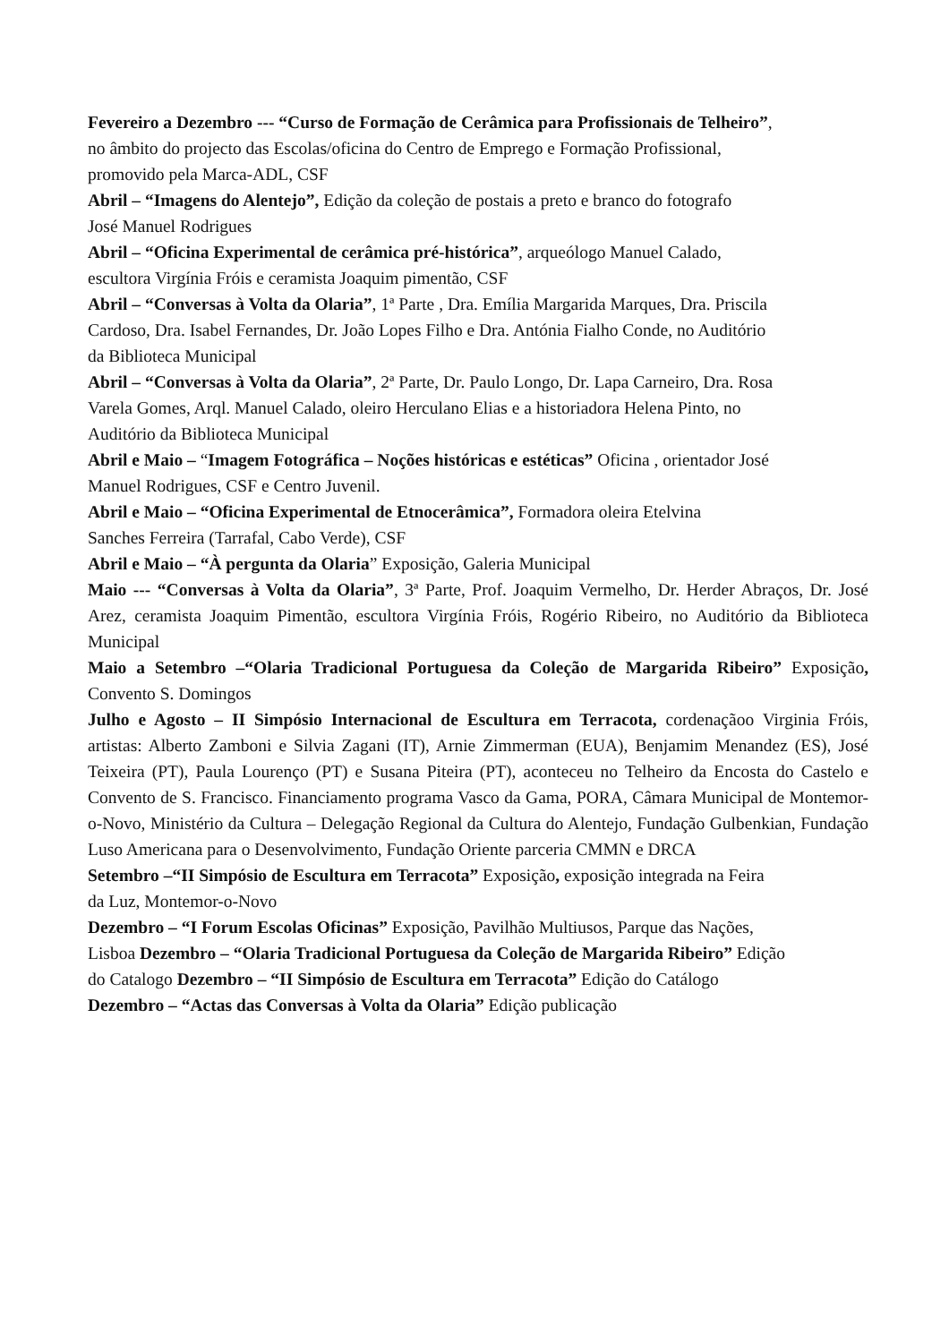Fevereiro a Dezembro --- “Curso de Formação de Cerâmica para Profissionais de Telheiro”,
no âmbito do projecto das Escolas/oficina do Centro de Emprego e Formação Profissional,
promovido pela Marca-ADL, CSF
Abril – “Imagens do Alentejo”, Edição da coleção de postais a preto e branco do fotografo
José Manuel Rodrigues
Abril – “Oficina Experimental de cerâmica pré-histórica”, arqueólogo Manuel Calado,
escultora Virgínia Fróis e ceramista Joaquim pimentão, CSF
Abril – “Conversas à Volta da Olaria”, 1ª Parte , Dra. Emília Margarida Marques, Dra. Priscila
Cardoso, Dra. Isabel Fernandes, Dr. João Lopes Filho e Dra. Antónia Fialho Conde, no Auditório
da Biblioteca Municipal
Abril – “Conversas à Volta da Olaria”, 2ª Parte, Dr. Paulo Longo, Dr. Lapa Carneiro, Dra. Rosa
Varela Gomes, Arql. Manuel Calado, oleiro Herculano Elias e a historiadora Helena Pinto, no
Auditório da Biblioteca Municipal
Abril e Maio – “Imagem Fotográfica – Noções históricas e estéticas” Oficina , orientador José
Manuel Rodrigues, CSF e Centro Juvenil.
Abril e Maio – “Oficina Experimental de Etnocerâmica”, Formadora oleira Etelvina
Sanches Ferreira (Tarrafal, Cabo Verde), CSF
Abril e Maio – “À pergunta da Olaria” Exposição, Galeria Municipal
Maio --- “Conversas à Volta da Olaria”, 3ª Parte, Prof. Joaquim Vermelho, Dr. Herder Abraços, Dr. José Arez, ceramista Joaquim Pimentão, escultora Virgínia Fróis, Rogério Ribeiro, no Auditório da Biblioteca Municipal
Maio a Setembro –“Olaria Tradicional Portuguesa da Coleção de Margarida Ribeiro” Exposição, Convento S. Domingos
Julho e Agosto – II Simpósio Internacional de Escultura em Terracota, cordenaçãoo Virginia Fróis, artistas: Alberto Zamboni e Silvia Zagani (IT), Arnie Zimmerman (EUA), Benjamim Menandez (ES), José Teixeira (PT), Paula Lourenço (PT) e Susana Piteira (PT), aconteceu no Telheiro da Encosta do Castelo e Convento de S. Francisco. Financiamento programa Vasco da Gama, PORA, Câmara Municipal de Montemor-o-Novo, Ministério da Cultura – Delegação Regional da Cultura do Alentejo, Fundação Gulbenkian, Fundação Luso Americana para o Desenvolvimento, Fundação Oriente parceria CMMN e DRCA
Setembro –“II Simpósio de Escultura em Terracota” Exposição, exposição integrada na Feira
da Luz, Montemor-o-Novo
Dezembro – “I Forum Escolas Oficinas” Exposição, Pavilhão Multiusos, Parque das Nações,
Lisboa Dezembro – “Olaria Tradicional Portuguesa da Coleção de Margarida Ribeiro” Edição
do Catalogo Dezembro – “II Simpósio de Escultura em Terracota” Edição do Catálogo
Dezembro – “Actas das Conversas à Volta da Olaria” Edição publicação